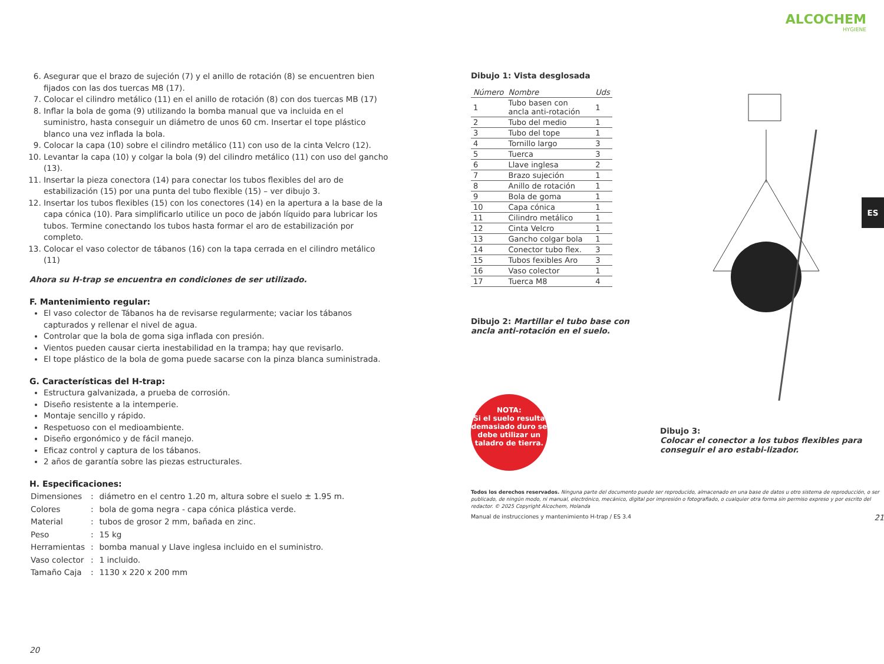6. Asegurar que el brazo de sujeción (7) y el anillo de rotación (8) se encuentren bien fijados con las dos tuercas M8 (17).
7. Colocar el cilindro metálico (11) en el anillo de rotación (8) con dos tuercas MB (17)
8. Inflar la bola de goma (9) utilizando la bomba manual que va incluida en el suministro, hasta conseguir un diámetro de unos 60 cm. Insertar el tope plástico blanco una vez inflada la bola.
9. Colocar la capa (10) sobre el cilindro metálico (11) con uso de la cinta Velcro (12).
10. Levantar la capa (10) y colgar la bola (9) del cilindro metálico (11) con uso del gancho (13).
11. Insertar la pieza conectora (14) para conectar los tubos flexibles del aro de estabilización (15) por una punta del tubo flexible (15) – ver dibujo 3.
12. Insertar los tubos flexibles (15) con los conectores (14) en la apertura a la base de la capa cónica (10). Para simplificarlo utilice un poco de jabón líquido para lubricar los tubos. Termine conectando los tubos hasta formar el aro de estabilización por completo.
13. Colocar el vaso colector de tábanos (16) con la tapa cerrada en el cilindro metálico (11)
Ahora su H-trap se encuentra en condiciones de ser utilizado.
F. Mantenimiento regular:
El vaso colector de Tábanos ha de revisarse regularmente; vaciar los tábanos capturados y rellenar el nivel de agua.
Controlar que la bola de goma siga inflada con presión.
Vientos pueden causar cierta inestabilidad en la trampa; hay que revisarlo.
El tope plástico de la bola de goma puede sacarse con la pinza blanca suministrada.
G. Características del H-trap:
Estructura galvanizada, a prueba de corrosión.
Diseño resistente a la intemperie.
Montaje sencillo y rápido.
Respetuoso con el medioambiente.
Diseño ergonómico y de fácil manejo.
Eficaz control y captura de los tábanos.
2 años de garantía sobre las piezas estructurales.
H. Especificaciones:
| Dimensiones | : | diámetro en el centro 1.20 m, altura sobre el suelo ± 1.95 m. |
| Colores | : | bola de goma negra - capa cónica plástica verde. |
| Material | : | tubos de grosor 2 mm, bañada en zinc. |
| Peso | : | 15 kg |
| Herramientas | : | bomba manual y Llave inglesa incluido en el suministro. |
| Vaso colector | : | 1 incluido. |
| Tamaño Caja | : | 1130 x 220 x 200 mm |
20
ALCOCHEM
HYGIENE
Dibujo 1: Vista desglosada
| Número | Nombre | Uds |
| --- | --- | --- |
| 1 | Tubo basen con ancla anti-rotación | 1 |
| 2 | Tubo del medio | 1 |
| 3 | Tubo del tope | 1 |
| 4 | Tornillo largo | 3 |
| 5 | Tuerca | 3 |
| 6 | Llave inglesa | 2 |
| 7 | Brazo sujeción | 1 |
| 8 | Anillo de rotación | 1 |
| 9 | Bola de goma | 1 |
| 10 | Capa cónica | 1 |
| 11 | Cilindro metálico | 1 |
| 12 | Cinta Velcro | 1 |
| 13 | Gancho colgar bola | 1 |
| 14 | Conector tubo flex. | 3 |
| 15 | Tubos fexibles Aro | 3 |
| 16 | Vaso colector | 1 |
| 17 | Tuerca M8 | 4 |
Dibujo 2: Martillar el tubo base con ancla anti-rotación en el suelo.
NOTA:
Si el suelo resulta demasiado duro se debe utilizar un taladro de tierra.
Dibujo 3:
Colocar el conector a los tubos flexibles para conseguir el aro estabi-lizador.
Todos los derechos reservados. Ninguna parte del documento puede ser reproducido, almacenado en una base de datos u otro sistema de reproducción, o ser publicado, de ningún modo, ni manual, electrónico, mecánico, digital por impresión o fotografiado, o cualquier otra forma sin permiso expreso y por escrito del redactor. © 2025 Copyright Alcochem, Holanda
Manual de instrucciones y mantenimiento H-trap / ES 3.4 21
ES